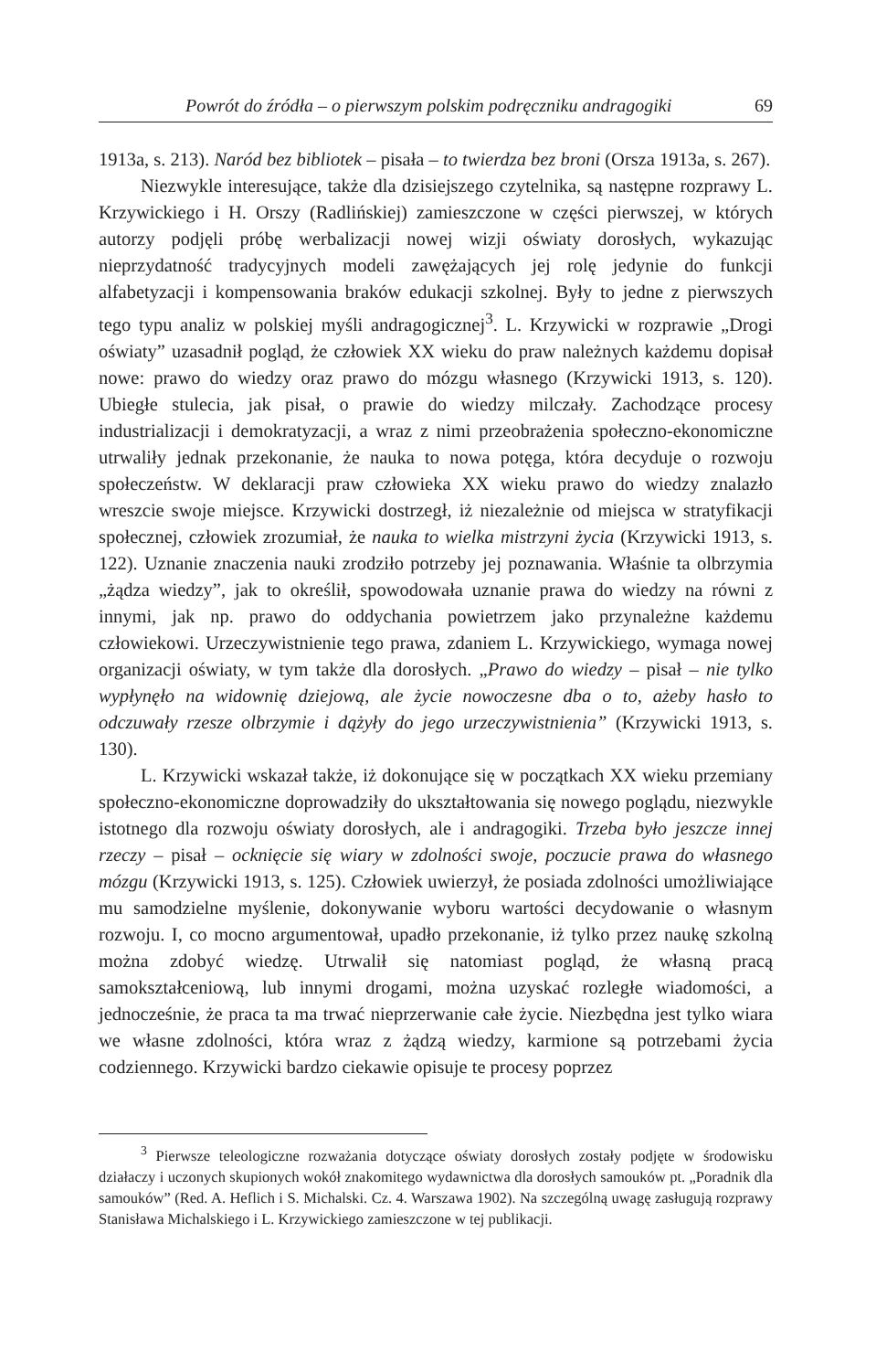Powrót do źródła – o pierwszym polskim podręczniku andragogiki 69
1913a, s. 213). Naród bez bibliotek – pisała – to twierdza bez broni (Orsza 1913a, s. 267).
Niezwykle interesujące, także dla dzisiejszego czytelnika, są następne rozprawy L. Krzywickiego i H. Orszy (Radlińskiej) zamieszczone w części pierwszej, w których autorzy podjęli próbę werbalizacji nowej wizji oświaty dorosłych, wykazując nieprzydatność tradycyjnych modeli zawężających jej rolę jedynie do funkcji alfabetyzacji i kompensowania braków edukacji szkolnej. Były to jedne z pierwszych tego typu analiz w polskiej myśli andragogicznej<sup>3</sup>. L. Krzywicki w rozprawie „Drogi oświaty” uzasadnił pogląd, że człowiek XX wieku do praw należnych każdemu dopisał nowe: prawo do wiedzy oraz prawo do mózgu własnego (Krzywicki 1913, s. 120). Ubiegłe stulecia, jak pisał, o prawie do wiedzy milczały. Zachodzące procesy industrializacji i demokratyzacji, a wraz z nimi przeobrażenia społeczno-ekonomiczne utrwaliły jednak przekonanie, że nauka to nowa potęga, która decyduje o rozwoju społeczeństw. W deklaracji praw człowieka XX wieku prawo do wiedzy znalazło wreszcie swoje miejsce. Krzywicki dostrzegł, iż niezależnie od miejsca w stratyfikacji społecznej, człowiek zrozumiał, że nauka to wielka mistrzyni życia (Krzywicki 1913, s. 122). Uznanie znaczenia nauki zrodziło potrzeby jej poznawania. Właśnie ta olbrzymia „żądza wiedzy”, jak to określił, spowodowała uznanie prawa do wiedzy na równi z innymi, jak np. prawo do oddychania powietrzem jako przynależne każdemu człowiekowi. Urzeczywistnienie tego prawa, zdaniem L. Krzywickiego, wymaga nowej organizacji oświaty, w tym także dla dorosłych. „Prawo do wiedzy – pisał – nie tylko wypłynęło na widownię dziejową, ale życie nowoczesne dba o to, ażeby hasło to odczuwały rzesze olbrzymie i dążyły do jego urzeczywistnienia” (Krzywicki 1913, s. 130).
L. Krzywicki wskazał także, iż dokonujące się w początkach XX wieku przemiany społeczno-ekonomiczne doprowadziły do ukształtowania się nowego poglądu, niezwykle istotnego dla rozwoju oświaty dorosłych, ale i andragogiki. Trzeba było jeszcze innej rzeczy – pisał – ocknięcie się wiary w zdolności swoje, poczucie prawa do własnego mózgu (Krzywicki 1913, s. 125). Człowiek uwierzył, że posiada zdolności umożliwiające mu samodzielne myślenie, dokonywanie wyboru wartości decydowanie o własnym rozwoju. I, co mocno argumentował, upadło przekonanie, iż tylko przez naukę szkolną można zdobyć wiedzę. Utrwalił się natomiast pogląd, że własną pracą samokształceniową, lub innymi drogami, można uzyskać rozległe wiadomości, a jednocześnie, że praca ta ma trwać nieprzerwanie całe życie. Niezbędna jest tylko wiara we własne zdolności, która wraz z żądzą wiedzy, karmione są potrzebami życia codziennego. Krzywicki bardzo ciekawie opisuje te procesy poprzez
<sup>3</sup> Pierwsze teleologiczne rozważania dotyczące oświaty dorosłych zostały podjęte w środowisku działaczy i uczonych skupionych wokół znakomitego wydawnictwa dla dorosłych samouków pt. „Poradnik dla samouków” (Red. A. Heflich i S. Michalski. Cz. 4. Warszawa 1902). Na szczególną uwagę zasługują rozprawy Stanisława Michalskiego i L. Krzywickiego zamieszczone w tej publikacji.